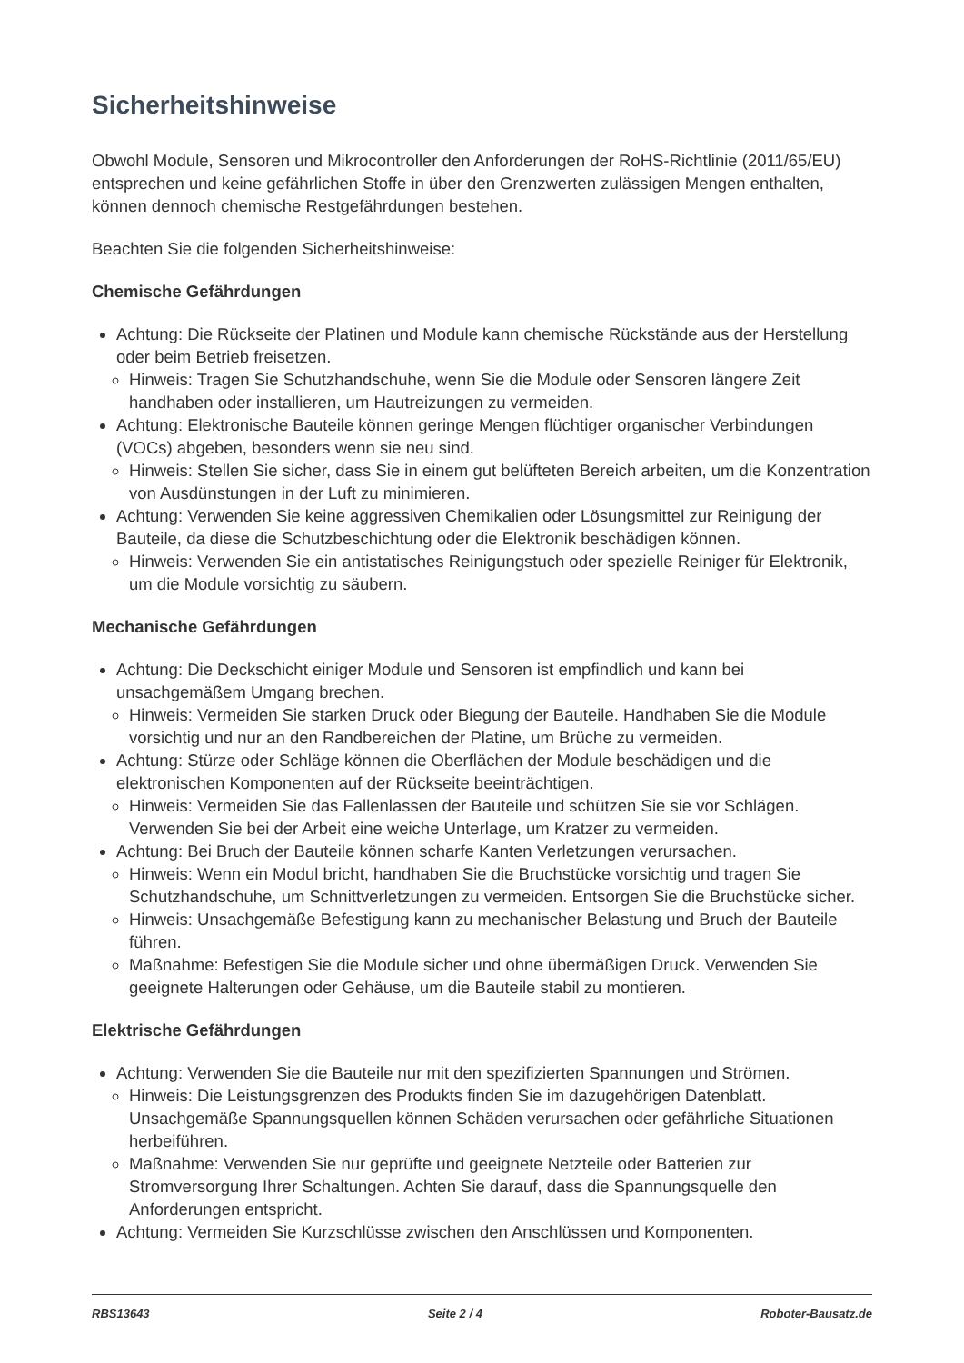Sicherheitshinweise
Obwohl Module, Sensoren und Mikrocontroller den Anforderungen der RoHS-Richtlinie (2011/65/EU) entsprechen und keine gefährlichen Stoffe in über den Grenzwerten zulässigen Mengen enthalten, können dennoch chemische Restgefährdungen bestehen.
Beachten Sie die folgenden Sicherheitshinweise:
Chemische Gefährdungen
Achtung: Die Rückseite der Platinen und Module kann chemische Rückstände aus der Herstellung oder beim Betrieb freisetzen.
Hinweis: Tragen Sie Schutzhandschuhe, wenn Sie die Module oder Sensoren längere Zeit handhaben oder installieren, um Hautreizungen zu vermeiden.
Achtung: Elektronische Bauteile können geringe Mengen flüchtiger organischer Verbindungen (VOCs) abgeben, besonders wenn sie neu sind.
Hinweis: Stellen Sie sicher, dass Sie in einem gut belüfteten Bereich arbeiten, um die Konzentration von Ausdünstungen in der Luft zu minimieren.
Achtung: Verwenden Sie keine aggressiven Chemikalien oder Lösungsmittel zur Reinigung der Bauteile, da diese die Schutzbeschichtung oder die Elektronik beschädigen können.
Hinweis: Verwenden Sie ein antistatisches Reinigungstuch oder spezielle Reiniger für Elektronik, um die Module vorsichtig zu säubern.
Mechanische Gefährdungen
Achtung: Die Deckschicht einiger Module und Sensoren ist empfindlich und kann bei unsachgemäßem Umgang brechen.
Hinweis: Vermeiden Sie starken Druck oder Biegung der Bauteile. Handhaben Sie die Module vorsichtig und nur an den Randbereichen der Platine, um Brüche zu vermeiden.
Achtung: Stürze oder Schläge können die Oberflächen der Module beschädigen und die elektronischen Komponenten auf der Rückseite beeinträchtigen.
Hinweis: Vermeiden Sie das Fallenlassen der Bauteile und schützen Sie sie vor Schlägen. Verwenden Sie bei der Arbeit eine weiche Unterlage, um Kratzer zu vermeiden.
Achtung: Bei Bruch der Bauteile können scharfe Kanten Verletzungen verursachen.
Hinweis: Wenn ein Modul bricht, handhaben Sie die Bruchstücke vorsichtig und tragen Sie Schutzhandschuhe, um Schnittverletzungen zu vermeiden. Entsorgen Sie die Bruchstücke sicher.
Hinweis: Unsachgemäße Befestigung kann zu mechanischer Belastung und Bruch der Bauteile führen.
Maßnahme: Befestigen Sie die Module sicher und ohne übermäßigen Druck. Verwenden Sie geeignete Halterungen oder Gehäuse, um die Bauteile stabil zu montieren.
Elektrische Gefährdungen
Achtung: Verwenden Sie die Bauteile nur mit den spezifizierten Spannungen und Strömen.
Hinweis: Die Leistungsgrenzen des Produkts finden Sie im dazugehörigen Datenblatt. Unsachgemäße Spannungsquellen können Schäden verursachen oder gefährliche Situationen herbeiführen.
Maßnahme: Verwenden Sie nur geprüfte und geeignete Netzteile oder Batterien zur Stromversorgung Ihrer Schaltungen. Achten Sie darauf, dass die Spannungsquelle den Anforderungen entspricht.
Achtung: Vermeiden Sie Kurzschlüsse zwischen den Anschlüssen und Komponenten.
RBS13643 Seite 2 / 4 Roboter-Bausatz.de